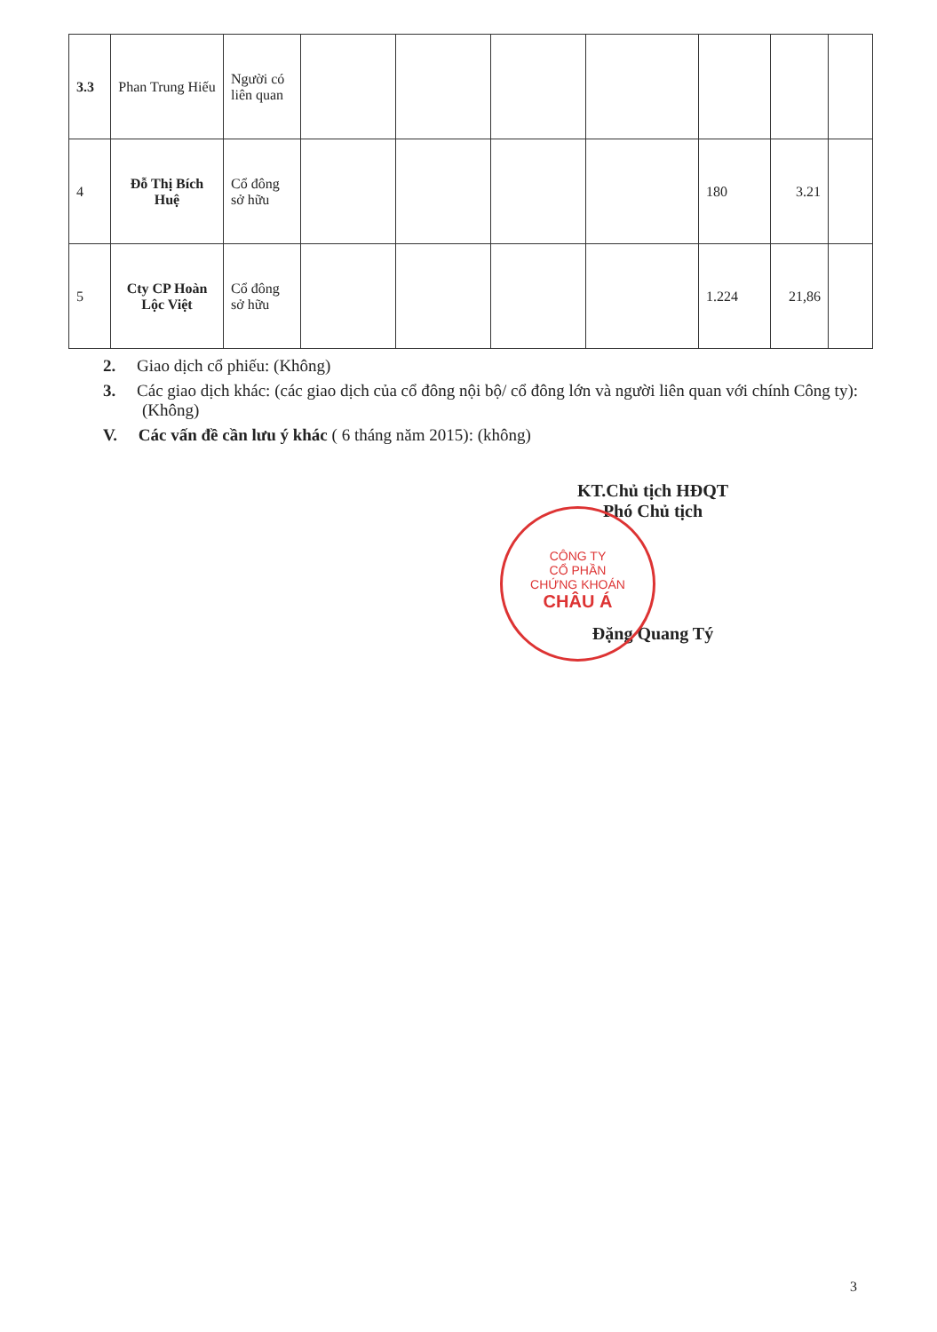| 3.3 | Phan Trung Hiếu | Người có liên quan | | | | | | | |
| 4 | Đỗ Thị Bích Huệ | Cổ đông sở hữu | | | | | 180 | 3.21 | |
| 5 | Cty CP Hoàn Lộc Việt | Cổ đông sở hữu | | | | | 1.224 | 21,86 | |
2. Giao dịch cổ phiếu: (Không)
3. Các giao dịch khác: (các giao dịch của cổ đông nội bộ/ cổ đông lớn và người liên quan với chính Công ty): (Không)
V. Các vấn đề cần lưu ý khác ( 6 tháng năm 2015): (không)
KT.Chủ tịch HĐQT
Phó Chủ tịch
Đặng Quang Tý
CÔNG TY
CỔ PHẦN
CHỨNG KHOÁN
CHÂU Á
3